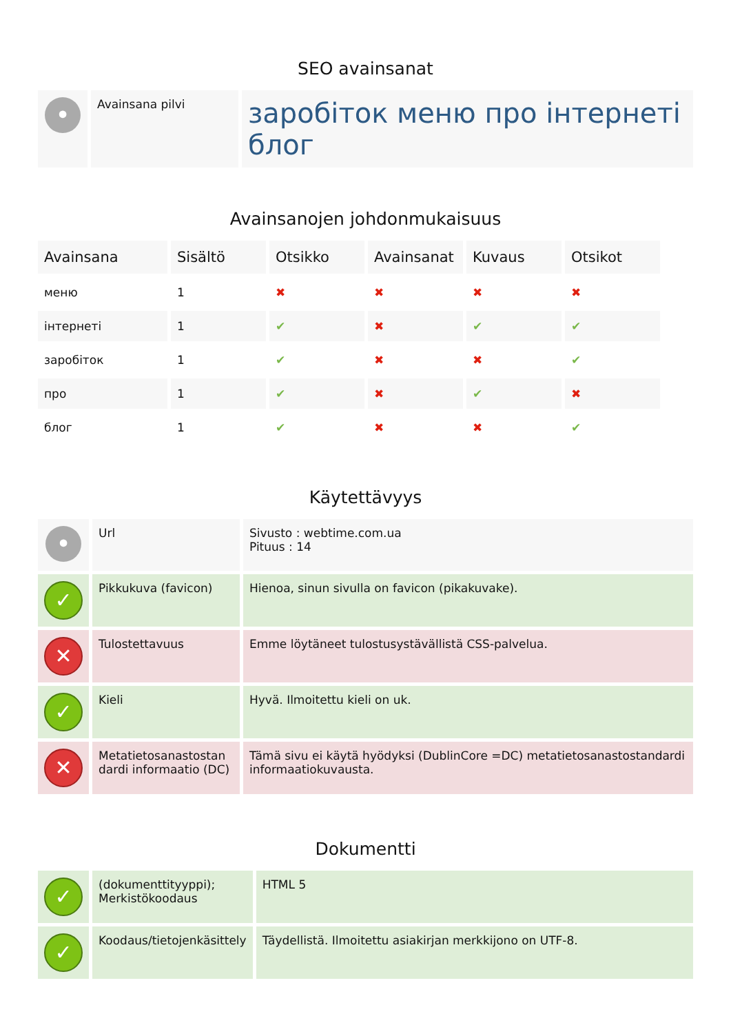SEO avainsanat
| • | Avainsana pilvi | заробіток меню про інтернеті блог |
Avainsanojen johdonmukaisuus
| Avainsana | Sisältö | Otsikko | Avainsanat | Kuvaus | Otsikot |
| --- | --- | --- | --- | --- | --- |
| меню | 1 | ✖ | ✖ | ✖ | ✖ |
| інтернеті | 1 | ✔ | ✖ | ✔ | ✔ |
| заробіток | 1 | ✔ | ✖ | ✖ | ✔ |
| про | 1 | ✔ | ✖ | ✔ | ✖ |
| блог | 1 | ✔ | ✖ | ✖ | ✔ |
Käytettävyys
| • | Url | Sivusto : webtime.com.ua Pituus : 14 |
| ✓ | Pikkukuva (favicon) | Hienoa, sinun sivulla on favicon (pikakuvake). |
| ✕ | Tulostettavuus | Emme löytäneet tulostusystävällistä CSS-palvelua. |
| ✓ | Kieli | Hyvä. Ilmoitettu kieli on uk. |
| ✕ | Metatietosanastostan dardi informaatio (DC) | Tämä sivu ei käytä hyödyksi (DublinCore =DC) metatietosanastostandardi informaatiokuvausta. |
Dokumentti
| ✓ | (dokumenttityyppi); Merkistökoodaus | HTML 5 |
| ✓ | Koodaus/tietojenkäsittely | Täydellistä. Ilmoitettu asiakirjan merkkijono on UTF-8. |